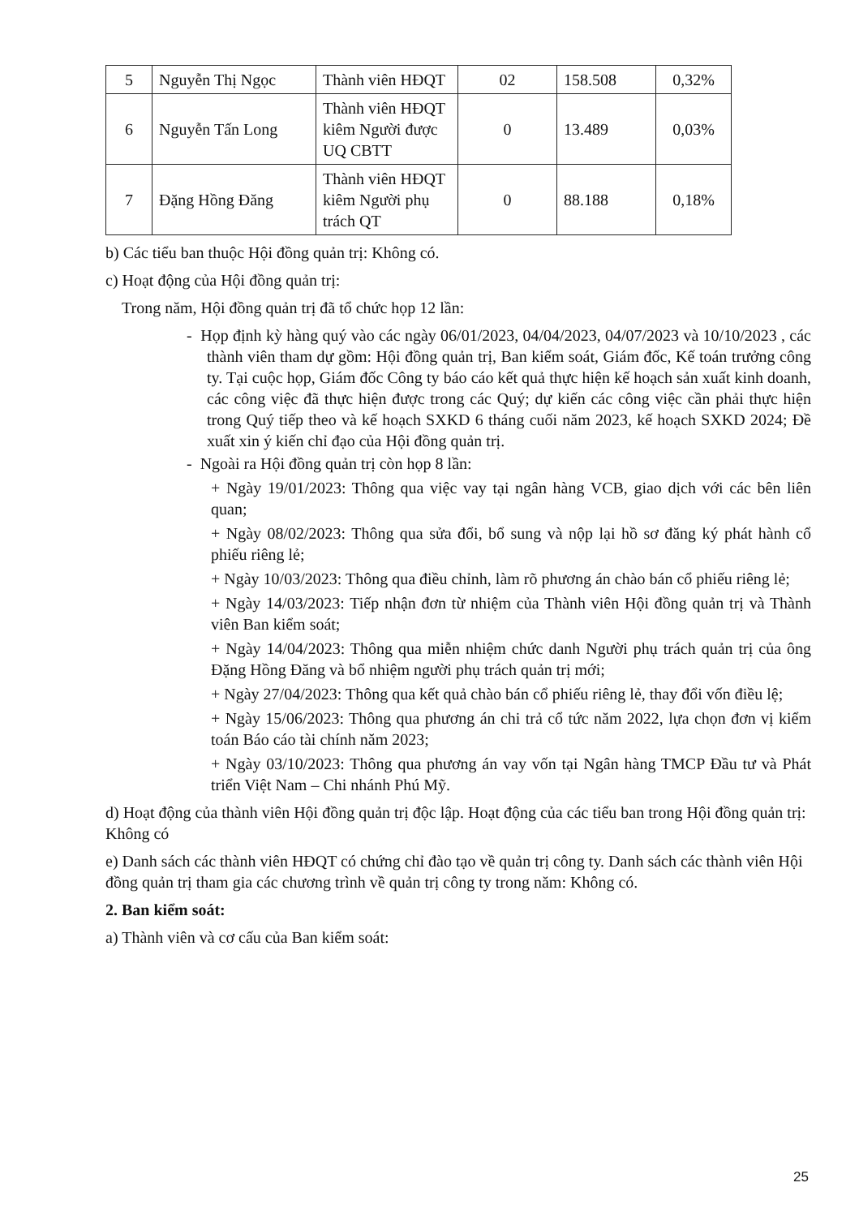| 5 | Nguyễn Thị Ngọc | Thành viên HĐQT | 02 | 158.508 | 0,32% |
| 6 | Nguyễn Tấn Long | Thành viên HĐQT kiêm Người được UQ CBTT | 0 | 13.489 | 0,03% |
| 7 | Đặng Hồng Đăng | Thành viên HĐQT kiêm Người phụ trách QT | 0 | 88.188 | 0,18% |
b) Các tiểu ban thuộc Hội đồng quản trị: Không có.
c) Hoạt động của Hội đồng quản trị:
Trong năm, Hội đồng quản trị đã tổ chức họp 12 lần:
- Họp định kỳ hàng quý vào các ngày 06/01/2023, 04/04/2023, 04/07/2023 và 10/10/2023 , các thành viên tham dự gồm: Hội đồng quản trị, Ban kiểm soát, Giám đốc, Kế toán trưởng công ty. Tại cuộc họp, Giám đốc Công ty báo cáo kết quả thực hiện kế hoạch sản xuất kinh doanh, các công việc đã thực hiện được trong các Quý; dự kiến các công việc cần phải thực hiện trong Quý tiếp theo và kế hoạch SXKD 6 tháng cuối năm 2023, kế hoạch SXKD 2024; Đề xuất xin ý kiến chỉ đạo của Hội đồng quản trị.
- Ngoài ra Hội đồng quản trị còn họp 8 lần:
+ Ngày 19/01/2023: Thông qua việc vay tại ngân hàng VCB, giao dịch với các bên liên quan;
+ Ngày 08/02/2023: Thông qua sửa đổi, bổ sung và nộp lại hồ sơ đăng ký phát hành cổ phiếu riêng lẻ;
+ Ngày 10/03/2023: Thông qua điều chỉnh, làm rõ phương án chào bán cổ phiếu riêng lẻ;
+ Ngày 14/03/2023: Tiếp nhận đơn từ nhiệm của Thành viên Hội đồng quản trị và Thành viên Ban kiểm soát;
+ Ngày 14/04/2023: Thông qua miễn nhiệm chức danh Người phụ trách quản trị của ông Đặng Hồng Đăng và bổ nhiệm người phụ trách quản trị mới;
+ Ngày 27/04/2023: Thông qua kết quả chào bán cổ phiếu riêng lẻ, thay đổi vốn điều lệ;
+ Ngày 15/06/2023: Thông qua phương án chi trả cổ tức năm 2022, lựa chọn đơn vị kiểm toán Báo cáo tài chính năm 2023;
+ Ngày 03/10/2023: Thông qua phương án vay vốn tại Ngân hàng TMCP Đầu tư và Phát triển Việt Nam – Chi nhánh Phú Mỹ.
d) Hoạt động của thành viên Hội đồng quản trị độc lập. Hoạt động của các tiểu ban trong Hội đồng quản trị: Không có
e) Danh sách các thành viên HĐQT có chứng chỉ đào tạo về quản trị công ty. Danh sách các thành viên Hội đồng quản trị tham gia các chương trình về quản trị công ty trong năm: Không có.
2. Ban kiểm soát:
a) Thành viên và cơ cấu của Ban kiểm soát:
25